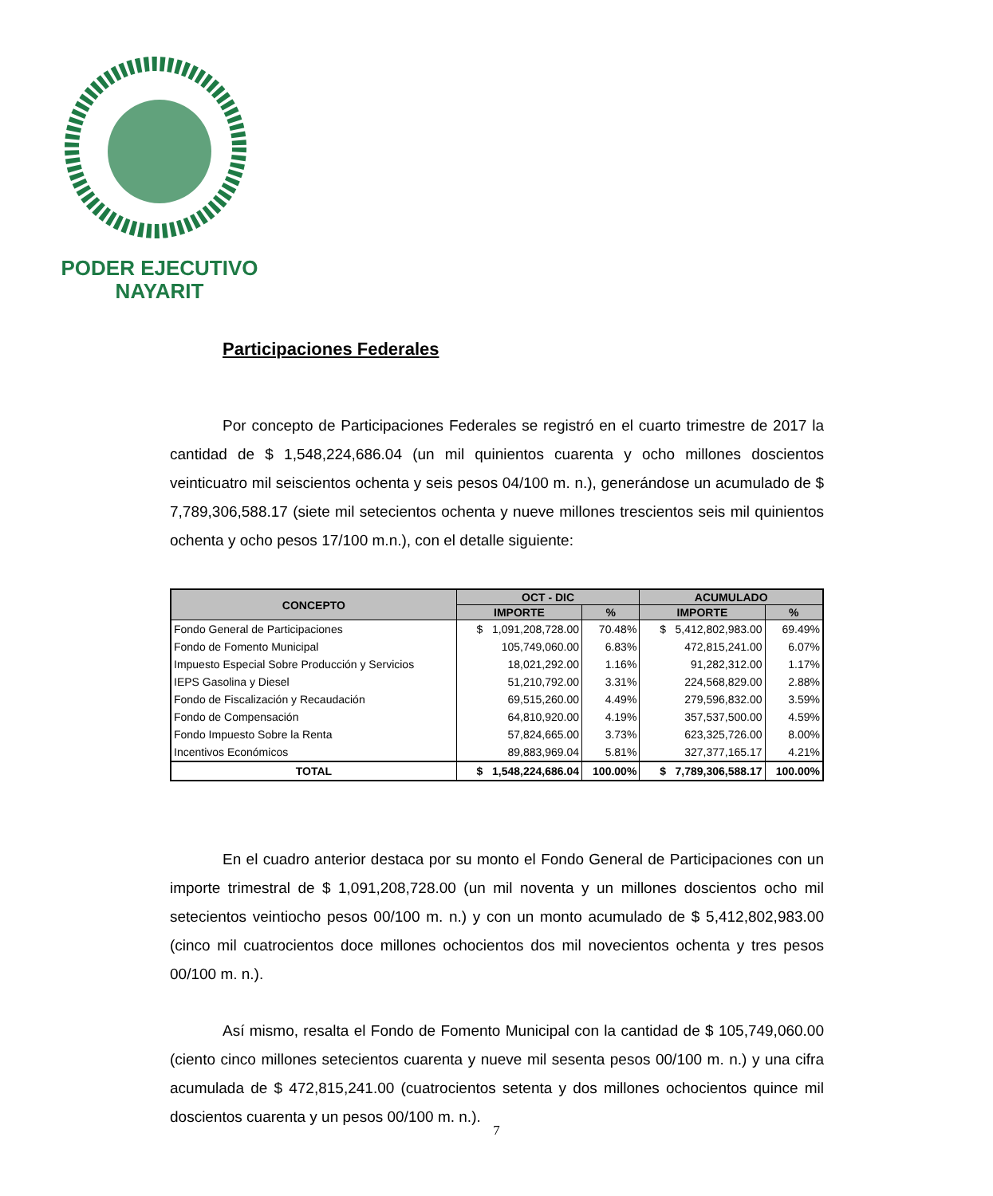PODER EJECUTIVO
NAYARIT
Participaciones Federales
Por concepto de Participaciones Federales se registró en el cuarto trimestre de 2017 la cantidad de $ 1,548,224,686.04 (un mil quinientos cuarenta y ocho millones doscientos veinticuatro mil seiscientos ochenta y seis pesos 04/100 m. n.), generándose un acumulado de $ 7,789,306,588.17 (siete mil setecientos ochenta y nueve millones trescientos seis mil quinientos ochenta y ocho pesos 17/100 m.n.), con el detalle siguiente:
| CONCEPTO | OCT - DIC | | ACUMULADO | |
| --- | --- | --- | --- | --- |
| | IMPORTE | % | IMPORTE | % |
| Fondo General de Participaciones | $ 1,091,208,728.00 | 70.48% | $ 5,412,802,983.00 | 69.49% |
| Fondo de Fomento Municipal | 105,749,060.00 | 6.83% | 472,815,241.00 | 6.07% |
| Impuesto Especial Sobre Producción y Servicios | 18,021,292.00 | 1.16% | 91,282,312.00 | 1.17% |
| IEPS Gasolina y Diesel | 51,210,792.00 | 3.31% | 224,568,829.00 | 2.88% |
| Fondo de Fiscalización y Recaudación | 69,515,260.00 | 4.49% | 279,596,832.00 | 3.59% |
| Fondo de Compensación | 64,810,920.00 | 4.19% | 357,537,500.00 | 4.59% |
| Fondo Impuesto Sobre la Renta | 57,824,665.00 | 3.73% | 623,325,726.00 | 8.00% |
| Incentivos Económicos | 89,883,969.04 | 5.81% | 327,377,165.17 | 4.21% |
| TOTAL | $ 1,548,224,686.04 | 100.00% | $ 7,789,306,588.17 | 100.00% |
En el cuadro anterior destaca por su monto el Fondo General de Participaciones con un importe trimestral de $ 1,091,208,728.00 (un mil noventa y un millones doscientos ocho mil setecientos veintiocho pesos 00/100 m. n.) y con un monto acumulado de $ 5,412,802,983.00 (cinco mil cuatrocientos doce millones ochocientos dos mil novecientos ochenta y tres pesos 00/100 m. n.).
Así mismo, resalta el Fondo de Fomento Municipal con la cantidad de $ 105,749,060.00 (ciento cinco millones setecientos cuarenta y nueve mil sesenta pesos 00/100 m. n.) y una cifra acumulada de $ 472,815,241.00 (cuatrocientos setenta y dos millones ochocientos quince mil doscientos cuarenta y un pesos 00/100 m. n.).
7